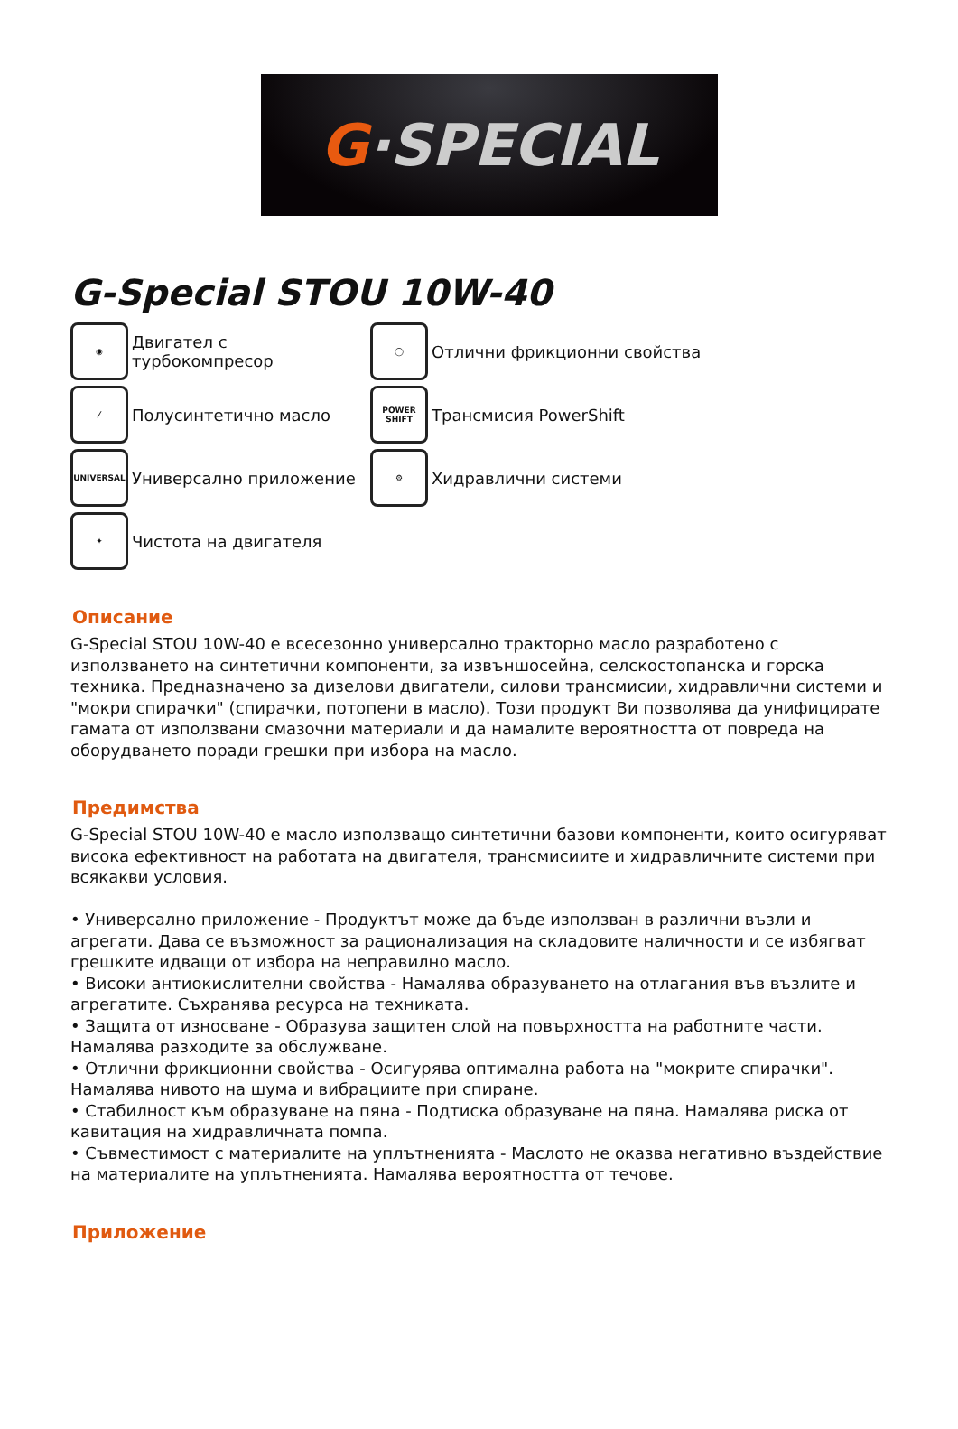G ·SPECIAL
G-Special STOU 10W-40
◉
Двигател с турбокомпресор
◯
Отлични фрикционни свойства
⁄
Полусинтетично масло
POWER SHIFT
Трансмисия PowerShift
UNIVERSAL
Универсално приложение
⚙
Хидравлични системи
✦
Чистота на двигателя
Описание
G-Special STOU 10W-40 е всесезонно универсално тракторно масло разработено с използването на синтетични компоненти, за извъншосейна, селскостопанска и горска техника. Предназначено за дизелови двигатели, силови трансмисии, хидравлични системи и "мокри спирачки" (спирачки, потопени в масло). Този продукт Ви позволява да унифицирате гамата от използвани смазочни материали и да намалите вероятността от повреда на оборудването поради грешки при избора на масло.
Предимства
G-Special STOU 10W-40 е масло използващо синтетични базови компоненти, които осигуряват висока ефективност на работата на двигателя, трансмисиите и хидравличните системи при всякакви условия.
• Универсално приложение - Продуктът може да бъде използван в различни възли и агрегати. Дава се възможност за рационализация на складовите наличности и се избягват грешките идващи от избора на неправилно масло.
• Високи антиокислителни свойства - Намалява образуването на отлагания във възлите и агрегатите. Съхранява ресурса на техниката.
• Защита от износване - Образува защитен слой на повърхността на работните части. Намалява разходите за обслужване.
• Отлични фрикционни свойства - Осигурява оптимална работа на "мокрите спирачки". Намалява нивото на шума и вибрациите при спиране.
• Стабилност към образуване на пяна - Подтиска образуване на пяна. Намалява риска от кавитация на хидравличната помпа.
• Съвместимост с материалите на уплътненията - Маслото не оказва негативно въздействие на материалите на уплътненията. Намалява вероятността от течове.
Приложение